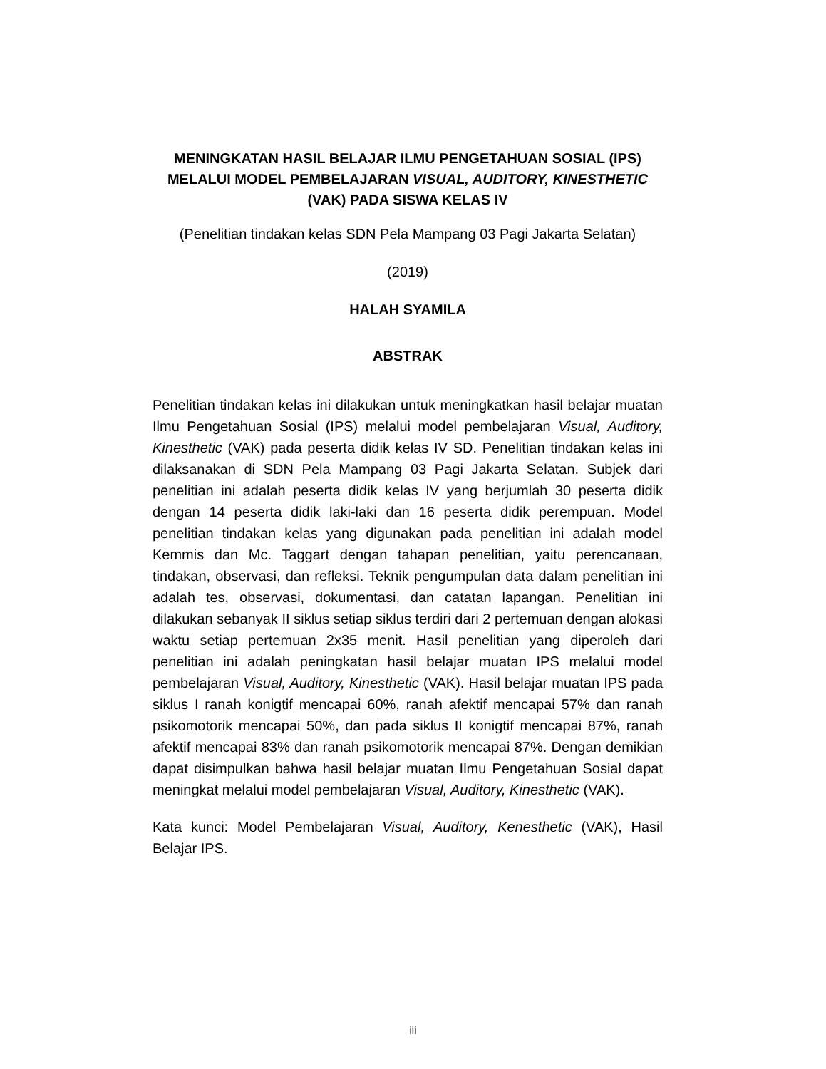MENINGKATAN HASIL BELAJAR ILMU PENGETAHUAN SOSIAL (IPS) MELALUI MODEL PEMBELAJARAN VISUAL, AUDITORY, KINESTHETIC (VAK) PADA SISWA KELAS IV
(Penelitian tindakan kelas SDN Pela Mampang 03 Pagi Jakarta Selatan)
(2019)
HALAH SYAMILA
ABSTRAK
Penelitian tindakan kelas ini dilakukan untuk meningkatkan hasil belajar muatan Ilmu Pengetahuan Sosial (IPS) melalui model pembelajaran Visual, Auditory, Kinesthetic (VAK) pada peserta didik kelas IV SD. Penelitian tindakan kelas ini dilaksanakan di SDN Pela Mampang 03 Pagi Jakarta Selatan. Subjek dari penelitian ini adalah peserta didik kelas IV yang berjumlah 30 peserta didik dengan 14 peserta didik laki-laki dan 16 peserta didik perempuan. Model penelitian tindakan kelas yang digunakan pada penelitian ini adalah model Kemmis dan Mc. Taggart dengan tahapan penelitian, yaitu perencanaan, tindakan, observasi, dan refleksi. Teknik pengumpulan data dalam penelitian ini adalah tes, observasi, dokumentasi, dan catatan lapangan. Penelitian ini dilakukan sebanyak II siklus setiap siklus terdiri dari 2 pertemuan dengan alokasi waktu setiap pertemuan 2x35 menit. Hasil penelitian yang diperoleh dari penelitian ini adalah peningkatan hasil belajar muatan IPS melalui model pembelajaran Visual, Auditory, Kinesthetic (VAK). Hasil belajar muatan IPS pada siklus I ranah konigtif mencapai 60%, ranah afektif mencapai 57% dan ranah psikomotorik mencapai 50%, dan pada siklus II konigtif mencapai 87%, ranah afektif mencapai 83% dan ranah psikomotorik mencapai 87%. Dengan demikian dapat disimpulkan bahwa hasil belajar muatan Ilmu Pengetahuan Sosial dapat meningkat melalui model pembelajaran Visual, Auditory, Kinesthetic (VAK).
Kata kunci: Model Pembelajaran Visual, Auditory, Kenesthetic (VAK), Hasil Belajar IPS.
iii